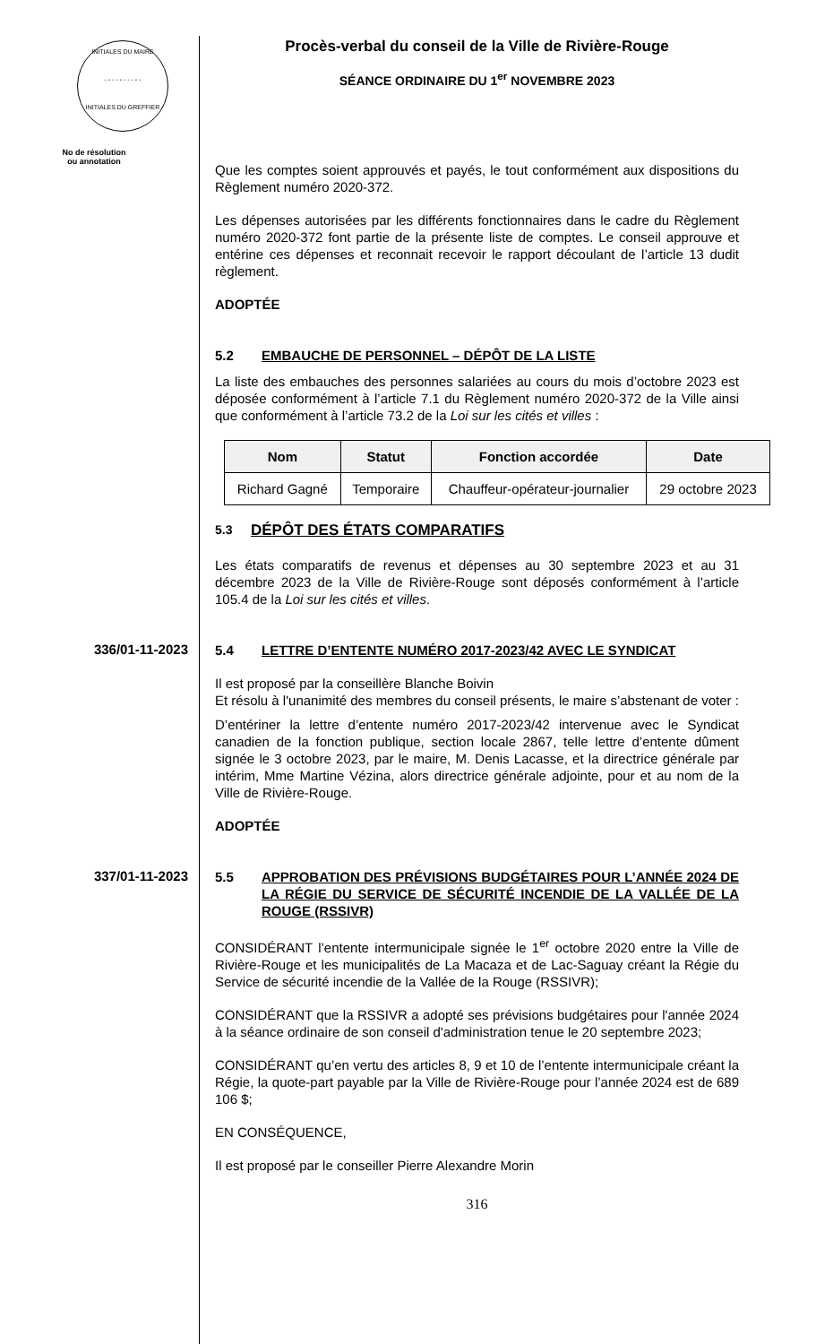INITIALES DU MAIRE
- - - - - - - - - -
INITIALES DU GREFFIER
No de résolution
ou annotation
Procès-verbal du conseil de la Ville de Rivière-Rouge
SÉANCE ORDINAIRE DU 1<sup>er</sup> NOVEMBRE 2023
Que les comptes soient approuvés et payés, le tout conformément aux dispositions du Règlement numéro 2020-372.
Les dépenses autorisées par les différents fonctionnaires dans le cadre du Règlement numéro 2020-372 font partie de la présente liste de comptes. Le conseil approuve et entérine ces dépenses et reconnait recevoir le rapport découlant de l’article 13 dudit règlement.
ADOPTÉE
5.2 EMBAUCHE DE PERSONNEL – DÉPÔT DE LA LISTE
La liste des embauches des personnes salariées au cours du mois d’octobre 2023 est déposée conformément à l’article 7.1 du Règlement numéro 2020-372 de la Ville ainsi que conformément à l’article 73.2 de la Loi sur les cités et villes :
| Nom | Statut | Fonction accordée | Date |
| --- | --- | --- | --- |
| Richard Gagné | Temporaire | Chauffeur-opérateur-journalier | 29 octobre 2023 |
5.3 DÉPÔT DES ÉTATS COMPARATIFS
Les états comparatifs de revenus et dépenses au 30 septembre 2023 et au 31 décembre 2023 de la Ville de Rivière-Rouge sont déposés conformément à l’article 105.4 de la Loi sur les cités et villes.
336/01-11-2023
5.4 LETTRE D’ENTENTE NUMÉRO 2017-2023/42 AVEC LE SYNDICAT
Il est proposé par la conseillère Blanche Boivin
Et résolu à l'unanimité des membres du conseil présents, le maire s’abstenant de voter :
D’entériner la lettre d’entente numéro 2017-2023/42 intervenue avec le Syndicat canadien de la fonction publique, section locale 2867, telle lettre d’entente dûment signée le 3 octobre 2023, par le maire, M. Denis Lacasse, et la directrice générale par intérim, Mme Martine Vézina, alors directrice générale adjointe, pour et au nom de la Ville de Rivière-Rouge.
ADOPTÉE
337/01-11-2023
5.5 APPROBATION DES PRÉVISIONS BUDGÉTAIRES POUR L’ANNÉE 2024 DE LA RÉGIE DU SERVICE DE SÉCURITÉ INCENDIE DE LA VALLÉE DE LA ROUGE (RSSIVR)
CONSIDÉRANT l’entente intermunicipale signée le 1<sup>er</sup> octobre 2020 entre la Ville de Rivière-Rouge et les municipalités de La Macaza et de Lac-Saguay créant la Régie du Service de sécurité incendie de la Vallée de la Rouge (RSSIVR);
CONSIDÉRANT que la RSSIVR a adopté ses prévisions budgétaires pour l'année 2024 à la séance ordinaire de son conseil d'administration tenue le 20 septembre 2023;
CONSIDÉRANT qu’en vertu des articles 8, 9 et 10 de l’entente intermunicipale créant la Régie, la quote-part payable par la Ville de Rivière-Rouge pour l’année 2024 est de 689 106 $;
EN CONSÉQUENCE,
Il est proposé par le conseiller Pierre Alexandre Morin
316